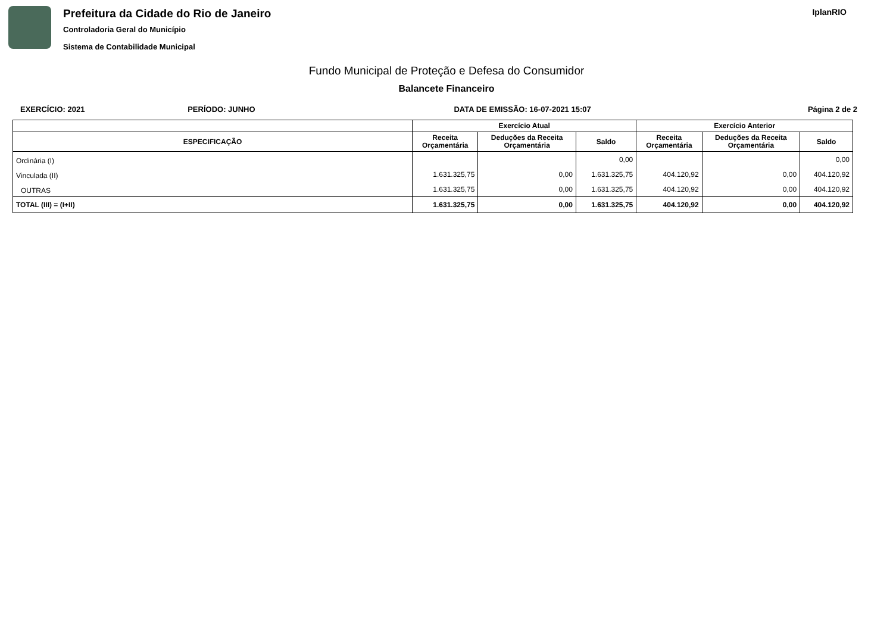Prefeitura da Cidade do Rio de Janeiro
Controladoria Geral do Município
Sistema de Contabilidade Municipal
IplanRIO
Fundo Municipal de Proteção e Defesa do Consumidor
Balancete Financeiro
EXERCÍCIO: 2021 PERÍODO: JUNHO DATA DE EMISSÃO: 16-07-2021 15:07
Página 2 de 2
| | Exercício Atual | | | Exercício Anterior | | |
| --- | --- | --- | --- | --- | --- | --- |
| ESPECIFICAÇÃO | Receita Orçamentária | Deduções da Receita Orçamentária | Saldo | Receita Orçamentária | Deduções da Receita Orçamentária | Saldo |
| Ordinária (I) | | | 0,00 | | | 0,00 |
| Vinculada (II) | 1.631.325,75 | 0,00 | 1.631.325,75 | 404.120,92 | 0,00 | 404.120,92 |
| OUTRAS | 1.631.325,75 | 0,00 | 1.631.325,75 | 404.120,92 | 0,00 | 404.120,92 |
| TOTAL (III) = (I+II) | 1.631.325,75 | 0,00 | 1.631.325,75 | 404.120,92 | 0,00 | 404.120,92 |